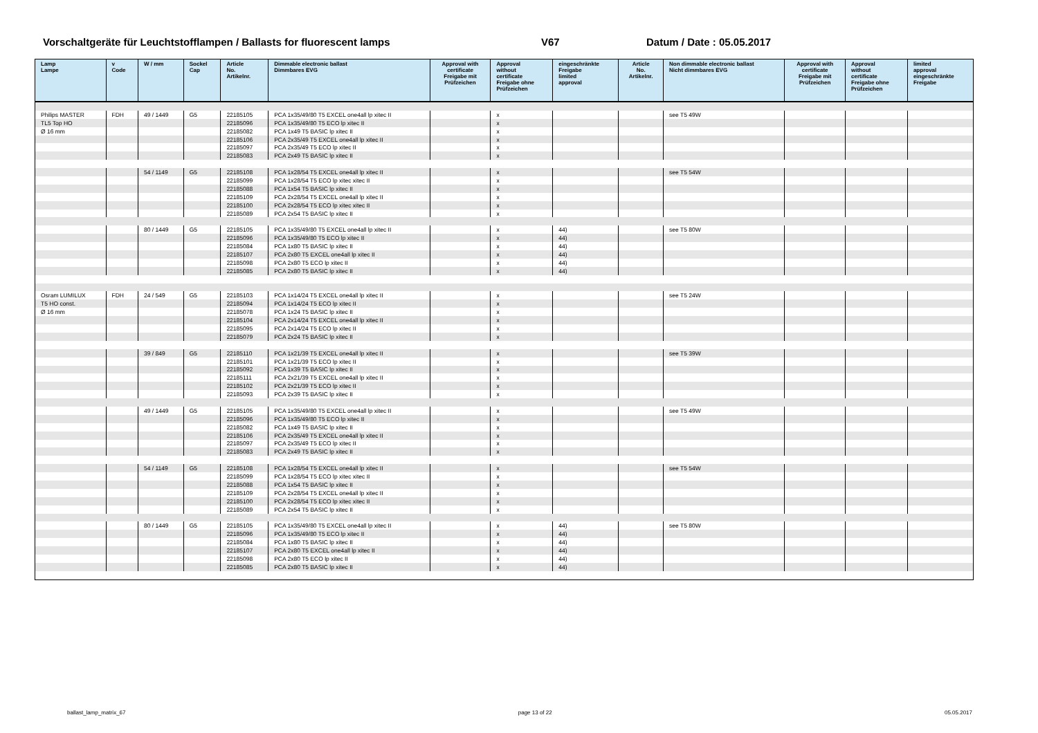Vorschaltgeräte für Leuchtstofflampen / Ballasts for fluorescent lamps V67 Datum / Date : 05.05.2017
| Lamp Lampe | v Code | W / mm | Sockel Cap | Article No. Artikelnr. | Dimmable electronic ballast Dimmbares EVG | Approval with certificate Freigabe mit Prüfzeichen | Approval without certificate Freigabe ohne Prüfzeichen | eingeschränkte Freigabe limited approval | Article No. Artikelnr. | Non dimmable electronic ballast Nicht dimmbares EVG | Approval with certificate Freigabe mit Prüfzeichen | Approval without certificate Freigabe ohne Prüfzeichen | limited approval eingeschränkte Freigabe |
| --- | --- | --- | --- | --- | --- | --- | --- | --- | --- | --- | --- | --- | --- |
| Philips MASTER | FDH | 49 / 1449 | G5 | 22185105 | PCA 1x35/49/80 T5 EXCEL one4all lp xitec II | | x | | | see T5 49W | | | |
| TL5 Top HO | | | | 22185096 | PCA 1x35/49/80 T5 ECO lp xitec II | | x | | | | | | |
| Ø 16 mm | | | | 22185082 | PCA 1x49 T5 BASIC lp xitec II | | x | | | | | | |
| | | | | 22185106 | PCA 2x35/49 T5 EXCEL one4all lp xitec II | | x | | | | | | |
| | | | | 22185097 | PCA 2x35/49 T5 ECO lp xitec II | | x | | | | | | |
| | | | | 22185083 | PCA 2x49 T5 BASIC lp xitec II | | x | | | | | | |
| | | 54 / 1149 | G5 | 22185108 | PCA 1x28/54 T5 EXCEL one4all lp xitec II | | x | | | see T5 54W | | | |
| | | | | 22185099 | PCA 1x28/54 T5 ECO lp xitec xitec II | | x | | | | | | |
| | | | | 22185088 | PCA 1x54 T5 BASIC lp xitec II | | x | | | | | | |
| | | | | 22185109 | PCA 2x28/54 T5 EXCEL one4all lp xitec II | | x | | | | | | |
| | | | | 22185100 | PCA 2x28/54 T5 ECO lp xitec xitec II | | x | | | | | | |
| | | | | 22185089 | PCA 2x54 T5 BASIC lp xitec II | | x | | | | | | |
| | | 80 / 1449 | G5 | 22185105 | PCA 1x35/49/80 T5 EXCEL one4all lp xitec II | | x | 44) | | see T5 80W | | | |
| | | | | 22185096 | PCA 1x35/49/80 T5 ECO lp xitec II | | x | 44) | | | | | |
| | | | | 22185084 | PCA 1x80 T5 BASIC lp xitec II | | x | 44) | | | | | |
| | | | | 22185107 | PCA 2x80 T5 EXCEL one4all lp xitec II | | x | 44) | | | | | |
| | | | | 22185098 | PCA 2x80 T5 ECO lp xitec II | | x | 44) | | | | | |
| | | | | 22185085 | PCA 2x80 T5 BASIC lp xitec II | | x | 44) | | | | | |
| Osram LUMILUX | FDH | 24 / 549 | G5 | 22185103 | PCA 1x14/24 T5 EXCEL one4all lp xitec II | | x | | | see T5 24W | | | |
| T5 HO const. | | | | 22185094 | PCA 1x14/24 T5 ECO lp xitec II | | x | | | | | | |
| Ø 16 mm | | | | 22185078 | PCA 1x24 T5 BASIC lp xitec II | | x | | | | | | |
| | | | | 22185104 | PCA 2x14/24 T5 EXCEL one4all lp xitec II | | x | | | | | | |
| | | | | 22185095 | PCA 2x14/24 T5 ECO lp xitec II | | x | | | | | | |
| | | | | 22185079 | PCA 2x24 T5 BASIC lp xitec II | | x | | | | | | |
| | | 39 / 849 | G5 | 22185110 | PCA 1x21/39 T5 EXCEL one4all lp xitec II | | x | | | see T5 39W | | | |
| | | | | 22185101 | PCA 1x21/39 T5 ECO lp xitec II | | x | | | | | | |
| | | | | 22185092 | PCA 1x39 T5 BASIC lp xitec II | | x | | | | | | |
| | | | | 22185111 | PCA 2x21/39 T5 EXCEL one4all lp xitec II | | x | | | | | | |
| | | | | 22185102 | PCA 2x21/39 T5 ECO lp xitec II | | x | | | | | | |
| | | | | 22185093 | PCA 2x39 T5 BASIC lp xitec II | | x | | | | | | |
| | | 49 / 1449 | G5 | 22185105 | PCA 1x35/49/80 T5 EXCEL one4all lp xitec II | | x | | | see T5 49W | | | |
| | | | | 22185096 | PCA 1x35/49/80 T5 ECO lp xitec II | | x | | | | | | |
| | | | | 22185082 | PCA 1x49 T5 BASIC lp xitec II | | x | | | | | | |
| | | | | 22185106 | PCA 2x35/49 T5 EXCEL one4all lp xitec II | | x | | | | | | |
| | | | | 22185097 | PCA 2x35/49 T5 ECO lp xitec II | | x | | | | | | |
| | | | | 22185083 | PCA 2x49 T5 BASIC lp xitec II | | x | | | | | | |
| | | 54 / 1149 | G5 | 22185108 | PCA 1x28/54 T5 EXCEL one4all lp xitec II | | x | | | see T5 54W | | | |
| | | | | 22185099 | PCA 1x28/54 T5 ECO lp xitec xitec II | | x | | | | | | |
| | | | | 22185088 | PCA 1x54 T5 BASIC lp xitec II | | x | | | | | | |
| | | | | 22185109 | PCA 2x28/54 T5 EXCEL one4all lp xitec II | | x | | | | | | |
| | | | | 22185100 | PCA 2x28/54 T5 ECO lp xitec xitec II | | x | | | | | | |
| | | | | 22185089 | PCA 2x54 T5 BASIC lp xitec II | | x | | | | | | |
| | | 80 / 1449 | G5 | 22185105 | PCA 1x35/49/80 T5 EXCEL one4all lp xitec II | | x | 44) | | see T5 80W | | | |
| | | | | 22185096 | PCA 1x35/49/80 T5 ECO lp xitec II | | x | 44) | | | | | |
| | | | | 22185084 | PCA 1x80 T5 BASIC lp xitec II | | x | 44) | | | | | |
| | | | | 22185107 | PCA 2x80 T5 EXCEL one4all lp xitec II | | x | 44) | | | | | |
| | | | | 22185098 | PCA 2x80 T5 ECO lp xitec II | | x | 44) | | | | | |
| | | | | 22185085 | PCA 2x80 T5 BASIC lp xitec II | | x | 44) | | | | | |
ballast_lamp_matrix_67 page 13 of 22 05.05.2017